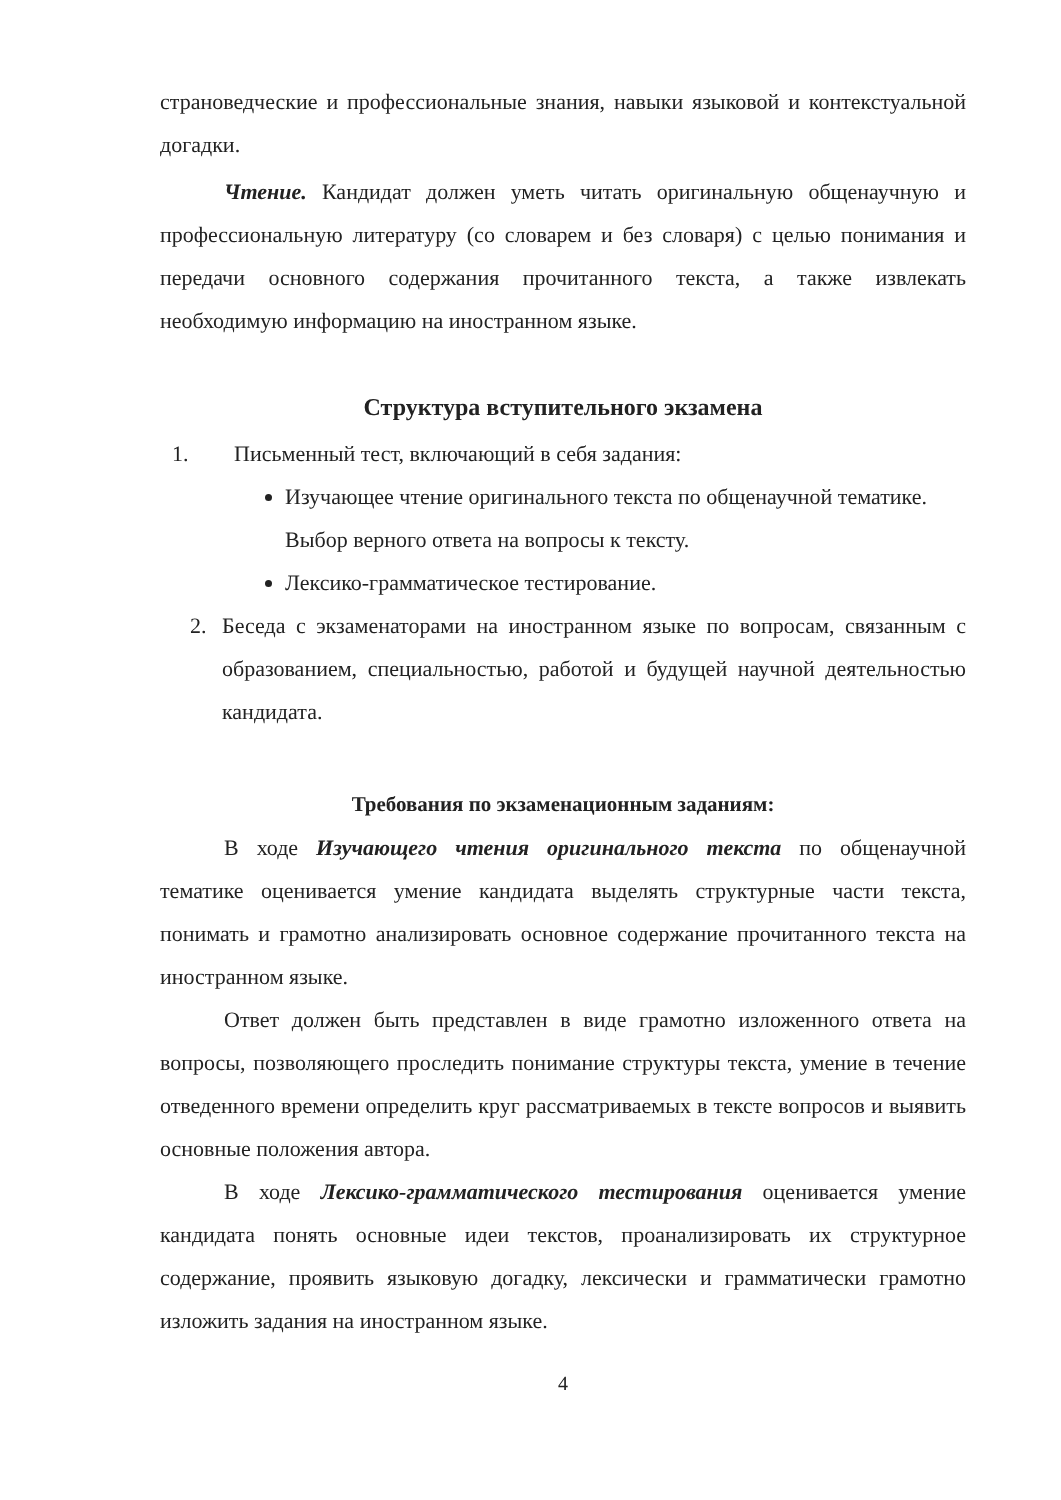страноведческие и профессиональные знания, навыки языковой и контекстуальной догадки.
Чтение. Кандидат должен уметь читать оригинальную общенаучную и профессиональную литературу (со словарем и без словаря) с целью понимания и передачи основного содержания прочитанного текста, а также извлекать необходимую информацию на иностранном языке.
Структура вступительного экзамена
1. Письменный тест, включающий в себя задания:
Изучающее чтение оригинального текста по общенаучной тематике. Выбор верного ответа на вопросы к тексту.
Лексико-грамматическое тестирование.
2. Беседа с экзаменаторами на иностранном языке по вопросам, связанным с образованием, специальностью, работой и будущей научной деятельностью кандидата.
Требования по экзаменационным заданиям:
В ходе Изучающего чтения оригинального текста по общенаучной тематике оценивается умение кандидата выделять структурные части текста, понимать и грамотно анализировать основное содержание прочитанного текста на иностранном языке.
Ответ должен быть представлен в виде грамотно изложенного ответа на вопросы, позволяющего проследить понимание структуры текста, умение в течение отведенного времени определить круг рассматриваемых в тексте вопросов и выявить основные положения автора.
В ходе Лексико-грамматического тестирования оценивается умение кандидата понять основные идеи текстов, проанализировать их структурное содержание, проявить языковую догадку, лексически и грамматически грамотно изложить задания на иностранном языке.
4